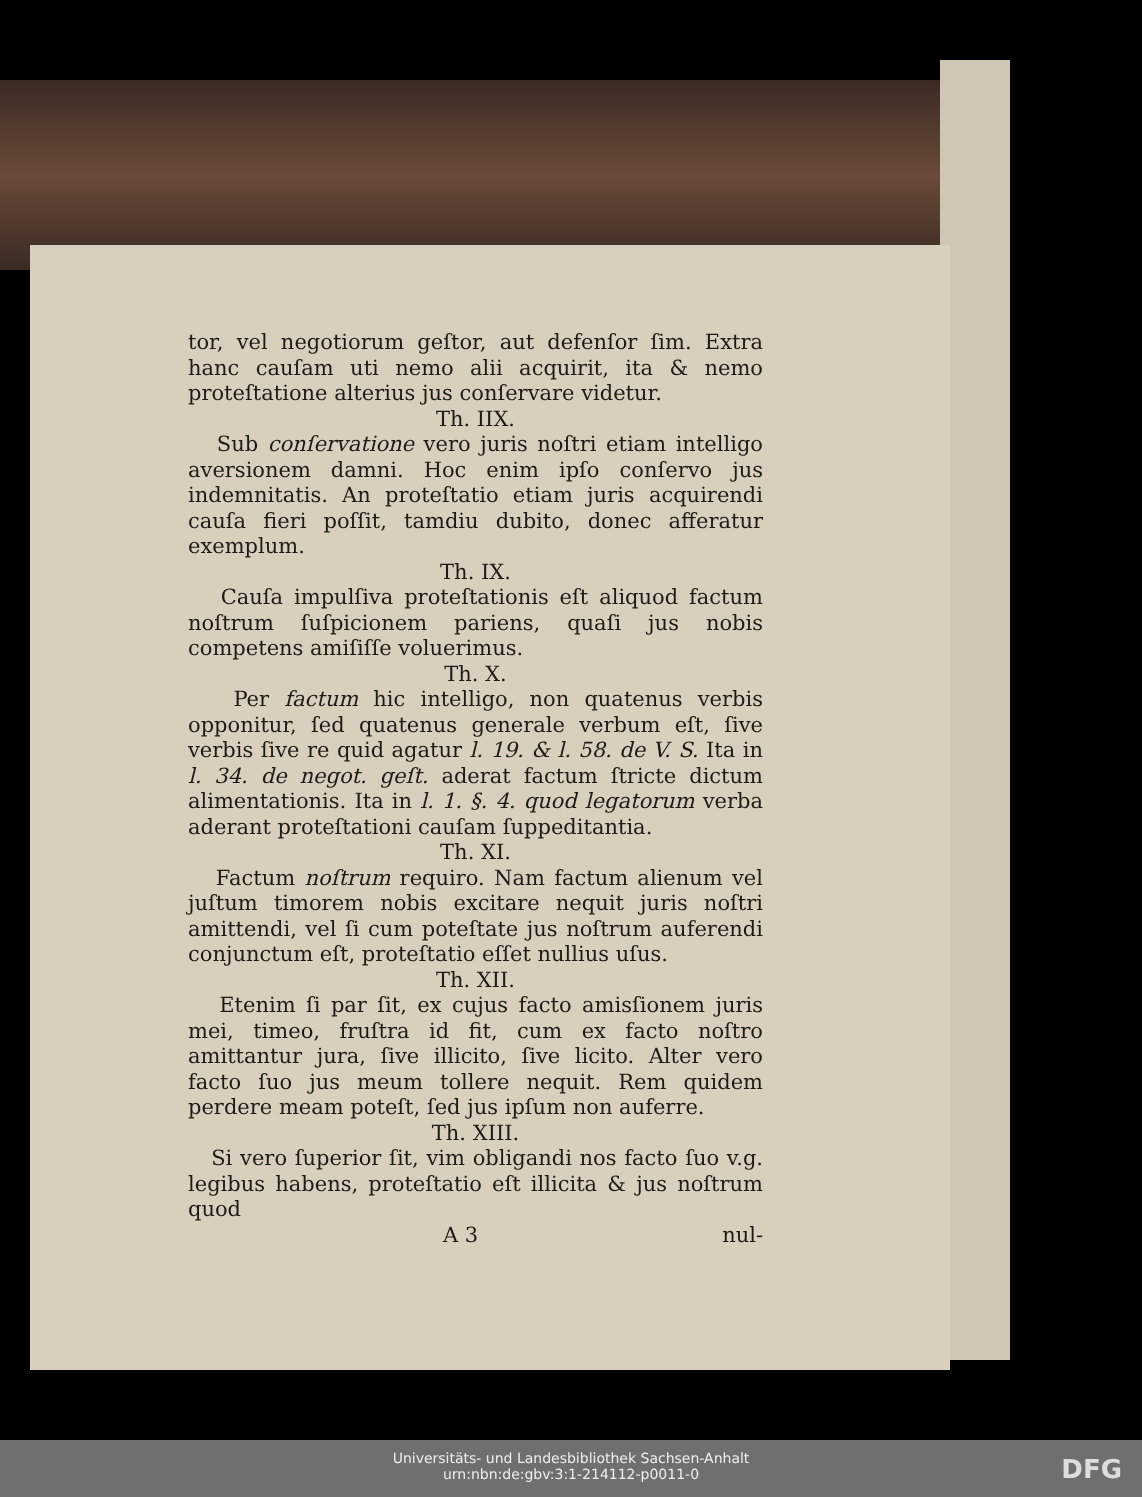tor, vel negotiorum geſtor, aut defenſor ſim. Extra hanc cauſam uti nemo alii acquirit, ita & nemo proteſtatione alterius jus conſervare videtur.
Th. IIX.
Sub conſervatione vero juris noſtri etiam intelligo aversionem damni. Hoc enim ipſo conſervo jus indemnitatis. An proteſtatio etiam juris acquirendi cauſa fieri poſſit, tamdiu dubito, donec afferatur exemplum.
Th. IX.
Cauſa impulſiva proteſtationis eſt aliquod factum noſtrum ſuſpicionem pariens, quaſi jus nobis competens amiſiſſe voluerimus.
Th. X.
Per factum hic intelligo, non quatenus verbis opponitur, ſed quatenus generale verbum eſt, ſive verbis ſive re quid agatur l. 19. & l. 58. de V. S. Ita in l. 34. de negot. geſt. aderat factum ſtricte dictum alimentationis. Ita in l. 1. §. 4. quod legatorum verba aderant proteſtationi cauſam ſuppeditantia.
Th. XI.
Factum noſtrum requiro. Nam factum alienum vel juſtum timorem nobis excitare nequit juris noſtri amittendi, vel ſi cum poteſtate jus noſtrum auferendi conjunctum eſt, proteſtatio eſſet nullius uſus.
Th. XII.
Etenim ſi par ſit, ex cujus facto amisſionem juris mei, timeo, fruſtra id fit, cum ex facto noſtro amittantur jura, ſive illicito, ſive licito. Alter vero facto ſuo jus meum tollere nequit. Rem quidem perdere meam poteſt, ſed jus ipſum non auferre.
Th. XIII.
Si vero ſuperior ſit, vim obligandi nos facto ſuo v.g. legibus habens, proteſtatio eſt illicita & jus noſtrum quod
A 3 nul-
Universitäts- und Landesbibliothek Sachsen-Anhalt
urn:nbn:de:gbv:3:1-214112-p0011-0
DFG